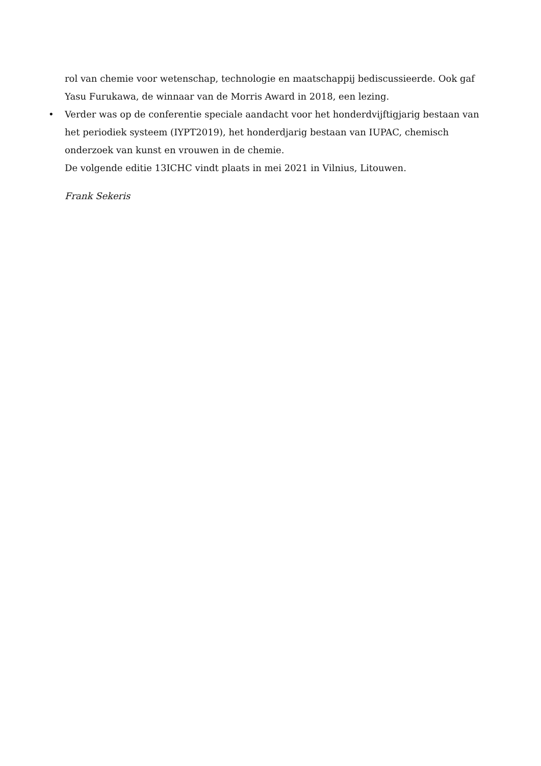rol van chemie voor wetenschap, technologie en maatschappij bediscussieerde. Ook gaf Yasu Furukawa, de winnaar van de Morris Award in 2018, een lezing.
• Verder was op de conferentie speciale aandacht voor het honderdvijftigjarig bestaan van het periodiek systeem (IYPT2019), het honderdjarig bestaan van IUPAC, chemisch onderzoek van kunst en vrouwen in de chemie.
De volgende editie 13ICHC vindt plaats in mei 2021 in Vilnius, Litouwen.
Frank Sekeris